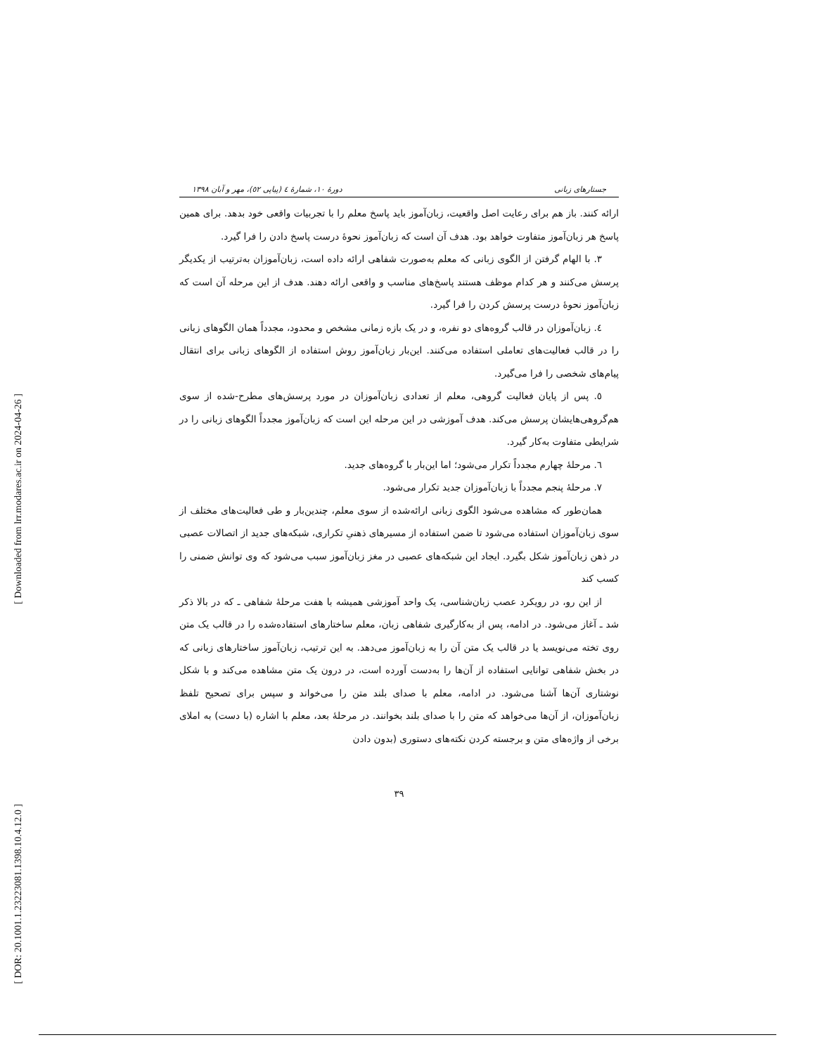[ Downloaded from lrr.modares.ac.ir on 2024-04-26 ]
[ DOR: 20.1001.1.23223081.1398.10.4.12.0 ]
جستارهای زبانی دورهٔ ۱۰، شمارهٔ ٤ (پیاپی ٥٢)، مهر و آبان ۱۳۹۸
ارائه کنند. باز هم برای رعایت اصل واقعیت، زبان‌آموز باید پاسخ معلم را با تجربیات واقعی خود بدهد. برای همین پاسخ هر زبان‌آموز متفاوت خواهد بود. هدف آن است که زبان‌آموز نحوهٔ درست پاسخ دادن را فرا گیرد.
۳. با الهام گرفتن از الگوی زبانی که معلم به‌صورت شفاهی ارائه داده است، زبان‌آموزان به‌ترتیب از یکدیگر پرسش می‌کنند و هر کدام موظف هستند پاسخ‌های مناسب و واقعی ارائه دهند. هدف از این مرحله آن است که زبان‌آموز نحوهٔ درست پرسش کردن را فرا گیرد.
٤. زبان‌آموزان در قالب گروه‌های دو نفره، و در یک بازه زمانی مشخص و محدود، مجدداً همان الگوهای زبانی را در قالب فعالیت‌های تعاملی استفاده می‌کنند. این‌بار زبان‌آموز روش استفاده از الگوهای زبانی برای انتقال پیام‌های شخصی را فرا می‌گیرد.
٥. پس از پایان فعالیت گروهی، معلم از تعدادی زبان‌آموزان در مورد پرسش‌های مطرح-شده از سوی هم‌گروهی‌هایشان پرسش می‌کند. هدف آموزشی در این مرحله این است که زبان‌آموز مجدداً الگوهای زبانی را در شرایطی متفاوت به‌کار گیرد.
٦. مرحلهٔ چهارم مجدداً تکرار می‌شود؛ اما این‌بار با گروه‌های جدید.
۷. مرحلهٔ پنجم مجدداً با زبان‌آموزان جدید تکرار می‌شود.
همان‌طور که مشاهده می‌شود الگوی زبانی ارائه‌شده از سوی معلم، چندین‌بار و طی فعالیت‌های مختلف از سوی زبان‌آموزان استفاده می‌شود تا ضمن استفاده از مسیرهای ذهنیِ تکراری، شبکه‌های جدید از اتصالات عصبی در ذهن زبان‌آموز شکل بگیرد. ایجاد این شبکه‌های عصبی در مغز زبان‌آموز سبب می‌شود که وی توانش ضمنی را کسب کند
از این رو، در رویکرد عصب زبان‌شناسی، یک واحد آموزشی همیشه با هفت مرحلهٔ شفاهی ـ که در بالا ذکر شد ـ آغاز می‌شود. در ادامه، پس از به‌کارگیری شفاهی زبان، معلم ساختارهای استفاده‌شده را در قالب یک متن روی تخته می‌نویسد یا در قالب یک متن آن را به زبان‌آموز می‌دهد. به این ترتیب، زبان‌آموز ساختارهای زبانی که در بخش شفاهی توانایی استفاده از آن‌ها را به‌دست آورده است، در درون یک متن مشاهده می‌کند و با شکل نوشتاری آن‌ها آشنا می‌شود. در ادامه، معلم با صدای بلند متن را می‌خواند و سپس برای تصحیح تلفظ زبان‌آموزان، از آن‌ها می‌خواهد که متن را با صدای بلند بخوانند. در مرحلهٔ بعد، معلم با اشاره (با دست) به املای برخی از واژه‌های متن و برجسته کردن نکته‌های دستوری (بدون دادن
۳۹